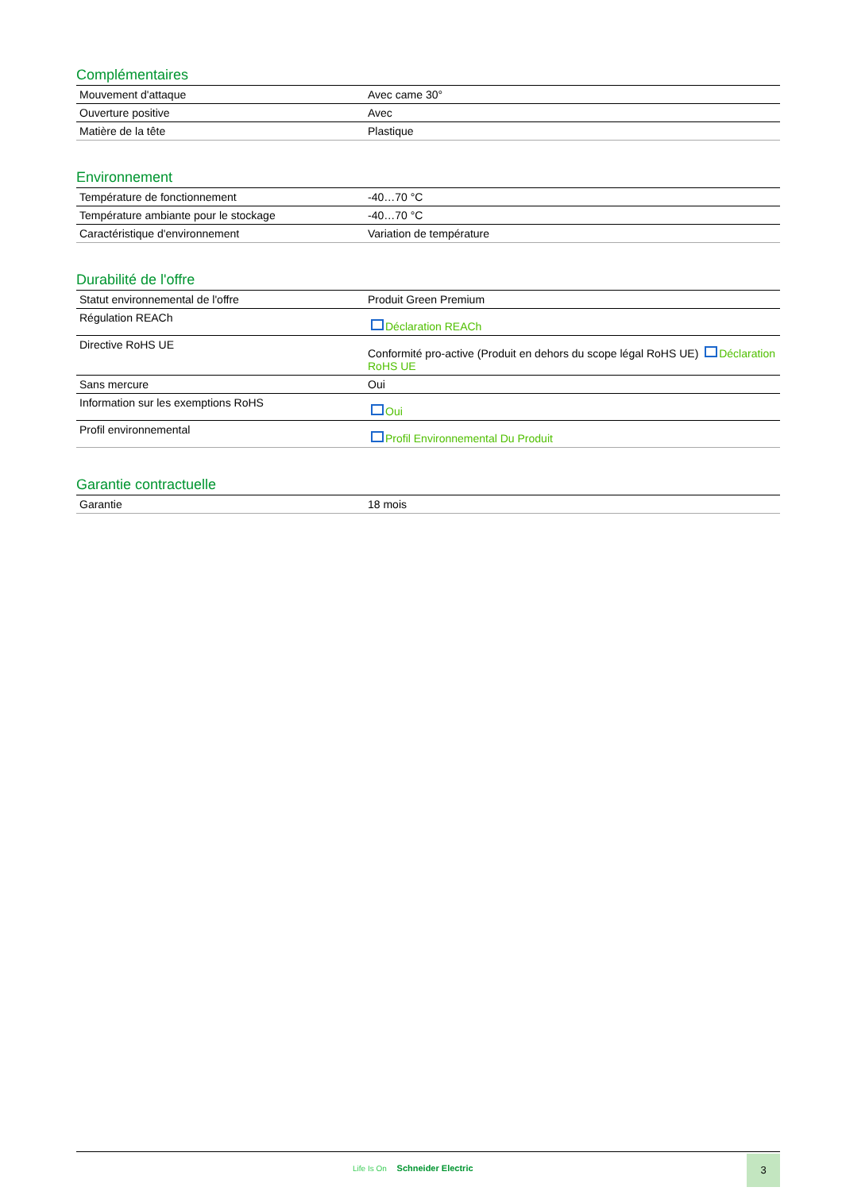Complémentaires
| Mouvement d'attaque | Avec came 30° |
| Ouverture positive | Avec |
| Matière de la tête | Plastique |
Environnement
| Température de fonctionnement | -40…70 °C |
| Température ambiante pour le stockage | -40…70 °C |
| Caractéristique d'environnement | Variation de température |
Durabilité de l'offre
| Statut environnemental de l'offre | Produit Green Premium |
| Régulation REACh | Déclaration REACh |
| Directive RoHS UE | Conformité pro-active (Produit en dehors du scope légal RoHS UE) Déclaration RoHS UE |
| Sans mercure | Oui |
| Information sur les exemptions RoHS | Oui |
| Profil environnemental | Profil Environnemental Du Produit |
Garantie contractuelle
| Garantie | 18 mois |
Life Is On Schneider Electric
3